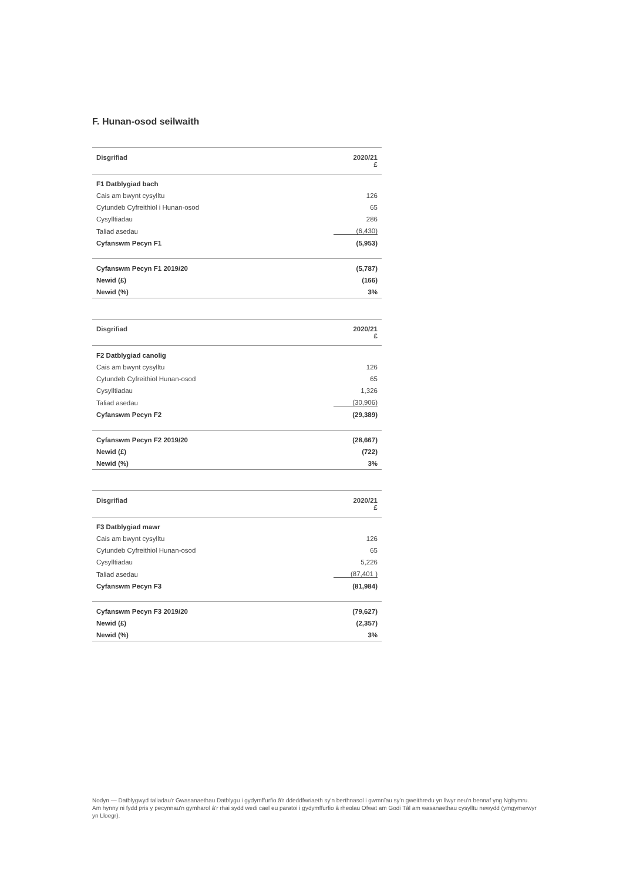F. Hunan-osod seilwaith
| Disgrifiad | 2020/21 £ |
| --- | --- |
| F1 Datblygiad bach | |
| Cais am bwynt cysylltu | 126 |
| Cytundeb Cyfreithiol i Hunan-osod | 65 |
| Cysylltiadau | 286 |
| Taliad asedau | (6,430) |
| Cyfanswm Pecyn F1 | (5,953) |
| Cyfanswm Pecyn F1 2019/20 | (5,787) |
| Newid (£) | (166) |
| Newid (%) | 3% |
| Disgrifiad | 2020/21 £ |
| --- | --- |
| F2 Datblygiad canolig | |
| Cais am bwynt cysylltu | 126 |
| Cytundeb Cyfreithiol Hunan-osod | 65 |
| Cysylltiadau | 1,326 |
| Taliad asedau | (30,906) |
| Cyfanswm Pecyn F2 | (29,389) |
| Cyfanswm Pecyn F2 2019/20 | (28,667) |
| Newid (£) | (722) |
| Newid (%) | 3% |
| Disgrifiad | 2020/21 £ |
| --- | --- |
| F3 Datblygiad mawr | |
| Cais am bwynt cysylltu | 126 |
| Cytundeb Cyfreithiol Hunan-osod | 65 |
| Cysylltiadau | 5,226 |
| Taliad asedau | (87,401 ) |
| Cyfanswm Pecyn F3 | (81,984) |
| Cyfanswm Pecyn F3 2019/20 | (79,627) |
| Newid (£) | (2,357) |
| Newid (%) | 3% |
Nodyn — Datblygwyd taliadau'r Gwasanaethau Datblygu i gydymffurfio â'r ddeddfwriaeth sy'n berthnasol i gwmnïau sy'n gweithredu yn llwyr neu'n bennaf yng Nghymru. Am hynny ni fydd pris y pecynnau'n gymharol â'r rhai sydd wedi cael eu paratoi i gydymffurfio â rheolau Ofwat am Godi Tâl am wasanaethau cysylltu newydd (ymgymerwyr yn Lloegr).